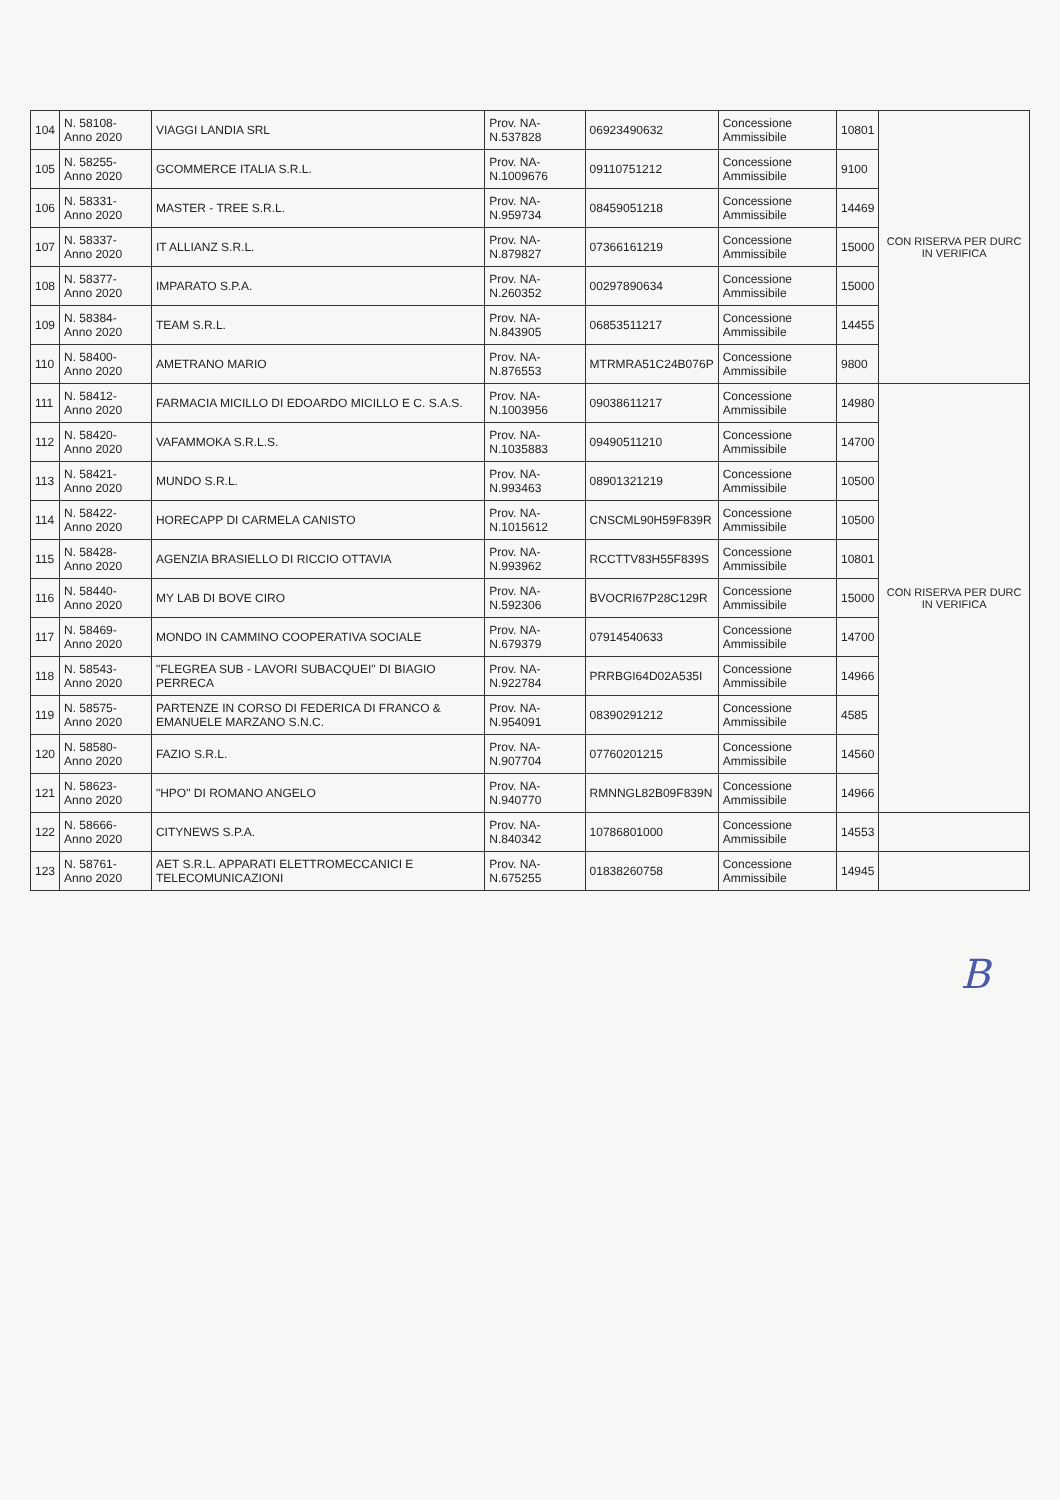| 104 | N. 58108- Anno 2020 | VIAGGI LANDIA SRL | Prov. NA- N.537828 | 06923490632 | Concessione Ammissibile | 10801 | CON RISERVA PER DURC IN VERIFICA |
| 105 | N. 58255- Anno 2020 | GCOMMERCE ITALIA S.R.L. | Prov. NA- N.1009676 | 09110751212 | Concessione Ammissibile | 9100 | |
| 106 | N. 58331- Anno 2020 | MASTER - TREE S.R.L. | Prov. NA- N.959734 | 08459051218 | Concessione Ammissibile | 14469 | |
| 107 | N. 58337- Anno 2020 | IT ALLIANZ S.R.L. | Prov. NA- N.879827 | 07366161219 | Concessione Ammissibile | 15000 | |
| 108 | N. 58377- Anno 2020 | IMPARATO S.P.A. | Prov. NA- N.260352 | 00297890634 | Concessione Ammissibile | 15000 | |
| 109 | N. 58384- Anno 2020 | TEAM S.R.L. | Prov. NA- N.843905 | 06853511217 | Concessione Ammissibile | 14455 | |
| 110 | N. 58400- Anno 2020 | AMETRANO MARIO | Prov. NA- N.876553 | MTRMRA51C24B076P | Concessione Ammissibile | 9800 | |
| 111 | N. 58412- Anno 2020 | FARMACIA MICILLO DI EDOARDO MICILLO E C. S.A.S. | Prov. NA- N.1003956 | 09038611217 | Concessione Ammissibile | 14980 | CON RISERVA PER DURC IN VERIFICA |
| 112 | N. 58420- Anno 2020 | VAFAMMOKA S.R.L.S. | Prov. NA- N.1035883 | 09490511210 | Concessione Ammissibile | 14700 | |
| 113 | N. 58421- Anno 2020 | MUNDO S.R.L. | Prov. NA- N.993463 | 08901321219 | Concessione Ammissibile | 10500 | |
| 114 | N. 58422- Anno 2020 | HORECAPP DI CARMELA CANISTO | Prov. NA- N.1015612 | CNSCML90H59F839R | Concessione Ammissibile | 10500 | |
| 115 | N. 58428- Anno 2020 | AGENZIA BRASIELLO DI RICCIO OTTAVIA | Prov. NA- N.993962 | RCCTTV83H55F839S | Concessione Ammissibile | 10801 | |
| 116 | N. 58440- Anno 2020 | MY LAB DI BOVE CIRO | Prov. NA- N.592306 | BVOCRI67P28C129R | Concessione Ammissibile | 15000 | |
| 117 | N. 58469- Anno 2020 | MONDO IN CAMMINO COOPERATIVA SOCIALE | Prov. NA- N.679379 | 07914540633 | Concessione Ammissibile | 14700 | |
| 118 | N. 58543- Anno 2020 | "FLEGREA SUB - LAVORI SUBACQUEI" DI BIAGIO PERRECA | Prov. NA- N.922784 | PRRBGI64D02A535I | Concessione Ammissibile | 14966 | |
| 119 | N. 58575- Anno 2020 | PARTENZE IN CORSO DI FEDERICA DI FRANCO & EMANUELE MARZANO S.N.C. | Prov. NA- N.954091 | 08390291212 | Concessione Ammissibile | 4585 | |
| 120 | N. 58580- Anno 2020 | FAZIO S.R.L. | Prov. NA- N.907704 | 07760201215 | Concessione Ammissibile | 14560 | |
| 121 | N. 58623- Anno 2020 | "HPO" DI ROMANO ANGELO | Prov. NA- N.940770 | RMNNGL82B09F839N | Concessione Ammissibile | 14966 | |
| 122 | N. 58666- Anno 2020 | CITYNEWS S.P.A. | Prov. NA- N.840342 | 10786801000 | Concessione Ammissibile | 14553 | |
| 123 | N. 58761- Anno 2020 | AET S.R.L. APPARATI ELETTROMECCANICI E TELECOMUNICAZIONI | Prov. NA- N.675255 | 01838260758 | Concessione Ammissibile | 14945 | |
B